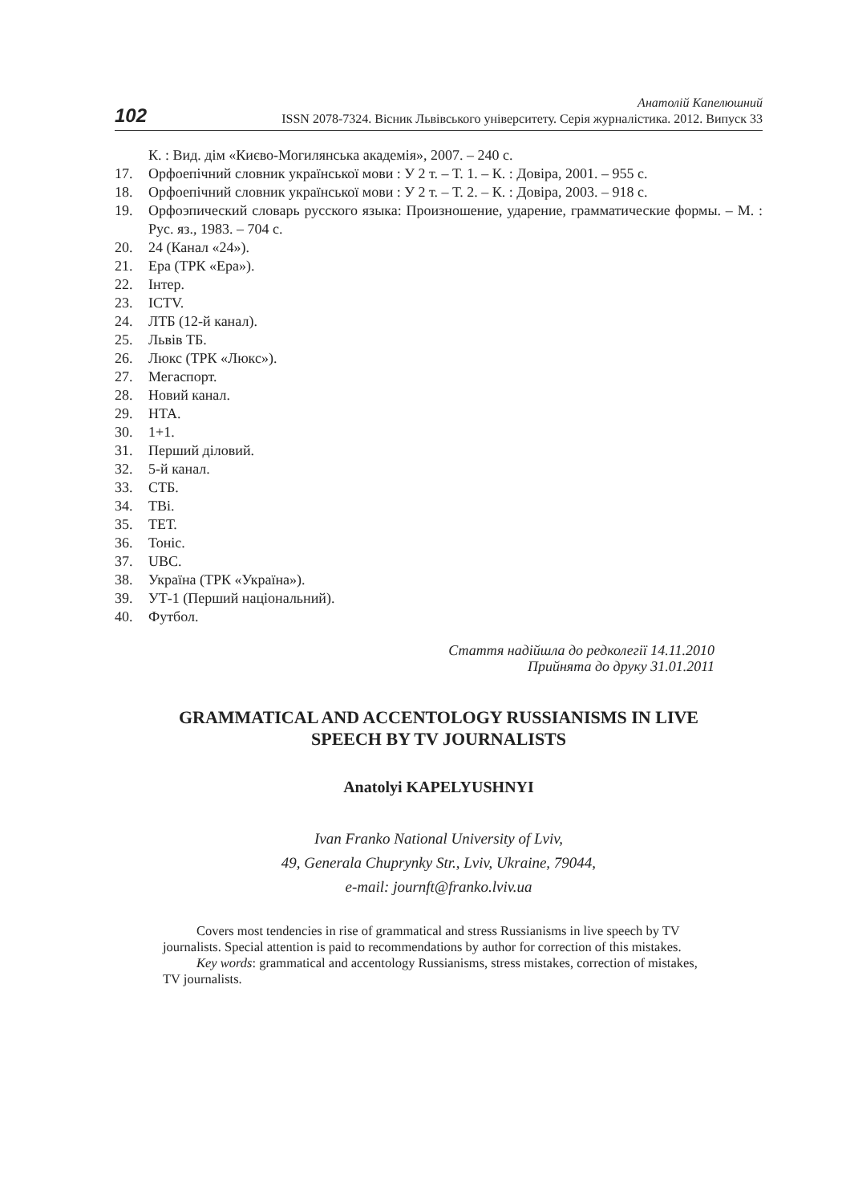102
Анатолій Капелюшний
ISSN 2078-7324. Вісник Львівського університету. Серія журналістика. 2012. Випуск 33
К. : Вид. дім «Києво-Могилянська академія», 2007. – 240 с.
17. Орфоепічний словник української мови : У 2 т. – Т. 1. – К. : Довіра, 2001. – 955 с.
18. Орфоепічний словник української мови : У 2 т. – Т. 2. – К. : Довіра, 2003. – 918 с.
19. Орфоэпический словарь русского языка: Произношение, ударение, грамматические формы. – М. : Рус. яз., 1983. – 704 с.
20. 24 (Канал «24»).
21. Ера (ТРК «Ера»).
22. Інтер.
23. ICTV.
24. ЛТБ (12-й канал).
25. Львів ТБ.
26. Люкс (ТРК «Люкс»).
27. Мегаспорт.
28. Новий канал.
29. НТА.
30. 1+1.
31. Перший діловий.
32. 5-й канал.
33. СТБ.
34. ТВі.
35. ТЕТ.
36. Тоніс.
37. UBC.
38. Україна (ТРК «Україна»).
39. УТ-1 (Перший національний).
40. Футбол.
Стаття надійшла до редколегії 14.11.2010
Прийнята до друку 31.01.2011
GRAMMATICAL AND ACCENTOLOGY RUSSIANISMS IN LIVE
SPEECH BY TV JOURNALISTS
Anatolyi KAPELYUSHNYI
Ivan Franko National University of Lviv,
49, Generala Chuprynky Str., Lviv, Ukraine, 79044,
e-mail: journft@franko.lviv.ua
Covers most tendencies in rise of grammatical and stress Russianisms in live speech by TV journalists. Special attention is paid to recommendations by author for correction of this mistakes.
Key words: grammatical and accentology Russianisms, stress mistakes, correction of mistakes, TV journalists.